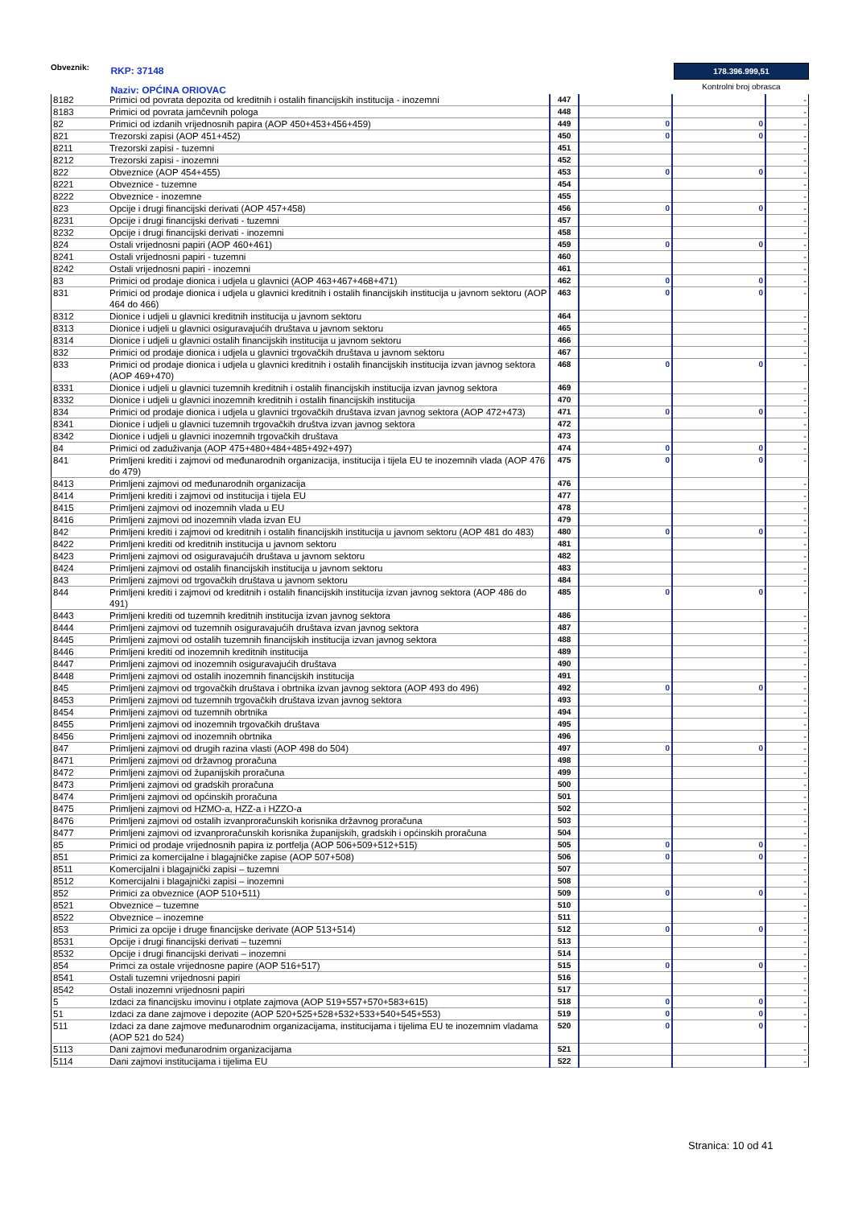Obveznik: RKP: 37148
Naziv: OPĆINA ORIOVAC
178.396.999,51
Kontrolni broj obrasca
| 8182 | Primici od povrata depozita od kreditnih i ostalih financijskih institucija - inozemni | 447 | | | - |
| 8183 | Primici od povrata jamčevnih pologa | 448 | | | - |
| 82 | Primici od izdanih vrijednosnih papira (AOP 450+453+456+459) | 449 | 0 | 0 | - |
| 821 | Trezorski zapisi (AOP 451+452) | 450 | 0 | 0 | - |
| 8211 | Trezorski zapisi - tuzemni | 451 | | | - |
| 8212 | Trezorski zapisi - inozemni | 452 | | | - |
| 822 | Obveznice (AOP 454+455) | 453 | 0 | 0 | - |
| 8221 | Obveznice - tuzemne | 454 | | | - |
| 8222 | Obveznice - inozemne | 455 | | | - |
| 823 | Opcije i drugi financijski derivati (AOP 457+458) | 456 | 0 | 0 | - |
| 8231 | Opcije i drugi financijski derivati - tuzemni | 457 | | | - |
| 8232 | Opcije i drugi financijski derivati - inozemni | 458 | | | - |
| 824 | Ostali vrijednosni papiri (AOP 460+461) | 459 | 0 | 0 | - |
| 8241 | Ostali vrijednosni papiri - tuzemni | 460 | | | - |
| 8242 | Ostali vrijednosni papiri - inozemni | 461 | | | - |
| 83 | Primici od prodaje dionica i udjela u glavnici (AOP 463+467+468+471) | 462 | 0 | 0 | - |
| 831 | Primici od prodaje dionica i udjela u glavnici kreditnih i ostalih financijskih institucija u javnom sektoru (AOP 464 do 466) | 463 | 0 | 0 | - |
| 8312 | Dionice i udjeli u glavnici kreditnih institucija u javnom sektoru | 464 | | | - |
| 8313 | Dionice i udjeli u glavnici osiguravajućih društava u javnom sektoru | 465 | | | - |
| 8314 | Dionice i udjeli u glavnici ostalih financijskih institucija u javnom sektoru | 466 | | | - |
| 832 | Primici od prodaje dionica i udjela u glavnici trgovačkih društava u javnom sektoru | 467 | | | - |
| 833 | Primici od prodaje dionica i udjela u glavnici kreditnih i ostalih financijskih institucija izvan javnog sektora (AOP 469+470) | 468 | 0 | 0 | - |
| 8331 | Dionice i udjeli u glavnici tuzemnih kreditnih i ostalih financijskih institucija izvan javnog sektora | 469 | | | - |
| 8332 | Dionice i udjeli u glavnici inozemnih kreditnih i ostalih financijskih institucija | 470 | | | - |
| 834 | Primici od prodaje dionica i udjela u glavnici trgovačkih društava izvan javnog sektora (AOP 472+473) | 471 | 0 | 0 | - |
| 8341 | Dionice i udjeli u glavnici tuzemnih trgovačkih društva izvan javnog sektora | 472 | | | - |
| 8342 | Dionice i udjeli u glavnici inozemnih trgovačkih društava | 473 | | | - |
| 84 | Primici od zaduživanja (AOP 475+480+484+485+492+497) | 474 | 0 | 0 | - |
| 841 | Primljeni krediti i zajmovi od međunarodnih organizacija, institucija i tijela EU te inozemnih vlada (AOP 476 do 479) | 475 | 0 | 0 | - |
| 8413 | Primljeni zajmovi od međunarodnih organizacija | 476 | | | - |
| 8414 | Primljeni krediti i zajmovi od institucija i tijela EU | 477 | | | - |
| 8415 | Primljeni zajmovi od inozemnih vlada u EU | 478 | | | - |
| 8416 | Primljeni zajmovi od inozemnih vlada izvan EU | 479 | | | - |
| 842 | Primljeni krediti i zajmovi od kreditnih i ostalih financijskih institucija u javnom sektoru (AOP 481 do 483) | 480 | 0 | 0 | - |
| 8422 | Primljeni krediti od kreditnih institucija u javnom sektoru | 481 | | | - |
| 8423 | Primljeni zajmovi od osiguravajućih društava u javnom sektoru | 482 | | | - |
| 8424 | Primljeni zajmovi od ostalih financijskih institucija u javnom sektoru | 483 | | | - |
| 843 | Primljeni zajmovi od trgovačkih društava u javnom sektoru | 484 | | | - |
| 844 | Primljeni krediti i zajmovi od kreditnih i ostalih financijskih institucija izvan javnog sektora (AOP 486 do 491) | 485 | 0 | 0 | - |
| 8443 | Primljeni krediti od tuzemnih kreditnih institucija izvan javnog sektora | 486 | | | - |
| 8444 | Primljeni zajmovi od tuzemnih osiguravajućih društava izvan javnog sektora | 487 | | | - |
| 8445 | Primljeni zajmovi od ostalih tuzemnih financijskih institucija izvan javnog sektora | 488 | | | - |
| 8446 | Primljeni krediti od inozemnih kreditnih institucija | 489 | | | - |
| 8447 | Primljeni zajmovi od inozemnih osiguravajućih društava | 490 | | | - |
| 8448 | Primljeni zajmovi od ostalih inozemnih financijskih institucija | 491 | | | - |
| 845 | Primljeni zajmovi od trgovačkih društava i obrtnika izvan javnog sektora (AOP 493 do 496) | 492 | 0 | 0 | - |
| 8453 | Primljeni zajmovi od tuzemnih trgovačkih društava izvan javnog sektora | 493 | | | - |
| 8454 | Primljeni zajmovi od tuzemnih obrtnika | 494 | | | - |
| 8455 | Primljeni zajmovi od inozemnih trgovačkih društava | 495 | | | - |
| 8456 | Primljeni zajmovi od inozemnih obrtnika | 496 | | | - |
| 847 | Primljeni zajmovi od drugih razina vlasti (AOP 498 do 504) | 497 | 0 | 0 | - |
| 8471 | Primljeni zajmovi od državnog proračuna | 498 | | | - |
| 8472 | Primljeni zajmovi od županijskih proračuna | 499 | | | - |
| 8473 | Primljeni zajmovi od gradskih proračuna | 500 | | | - |
| 8474 | Primljeni zajmovi od općinskih proračuna | 501 | | | - |
| 8475 | Primljeni zajmovi od HZMO-a, HZZ-a i HZZO-a | 502 | | | - |
| 8476 | Primljeni zajmovi od ostalih izvanproračunskih korisnika državnog proračuna | 503 | | | - |
| 8477 | Primljeni zajmovi od izvanproračunskih korisnika županijskih, gradskih i općinskih proračuna | 504 | | | - |
| 85 | Primici od prodaje vrijednosnih papira iz portfelja (AOP 506+509+512+515) | 505 | 0 | 0 | - |
| 851 | Primici za komercijalne i blagajničke zapise (AOP 507+508) | 506 | 0 | 0 | - |
| 8511 | Komercijalni i blagajnički zapisi – tuzemni | 507 | | | - |
| 8512 | Komercijalni i blagajnički zapisi – inozemni | 508 | | | - |
| 852 | Primici za obveznice (AOP 510+511) | 509 | 0 | 0 | - |
| 8521 | Obveznice – tuzemne | 510 | | | - |
| 8522 | Obveznice – inozemne | 511 | | | - |
| 853 | Primici za opcije i druge financijske derivate (AOP 513+514) | 512 | 0 | 0 | - |
| 8531 | Opcije i drugi financijski derivati – tuzemni | 513 | | | - |
| 8532 | Opcije i drugi financijski derivati – inozemni | 514 | | | - |
| 854 | Primci za ostale vrijednosne papire (AOP 516+517) | 515 | 0 | 0 | - |
| 8541 | Ostali tuzemni vrijednosni papiri | 516 | | | - |
| 8542 | Ostali inozemni vrijednosni papiri | 517 | | | - |
| 5 | Izdaci za financijsku imovinu i otplate zajmova (AOP 519+557+570+583+615) | 518 | 0 | 0 | - |
| 51 | Izdaci za dane zajmove i depozite (AOP 520+525+528+532+533+540+545+553) | 519 | 0 | 0 | - |
| 511 | Izdaci za dane zajmove međunarodnim organizacijama, institucijama i tijelima EU te inozemnim vladama (AOP 521 do 524) | 520 | 0 | 0 | - |
| 5113 | Dani zajmovi međunarodnim organizacijama | 521 | | | - |
| 5114 | Dani zajmovi institucijama i tijelima EU | 522 | | | - |
Stranica: 10 od 41